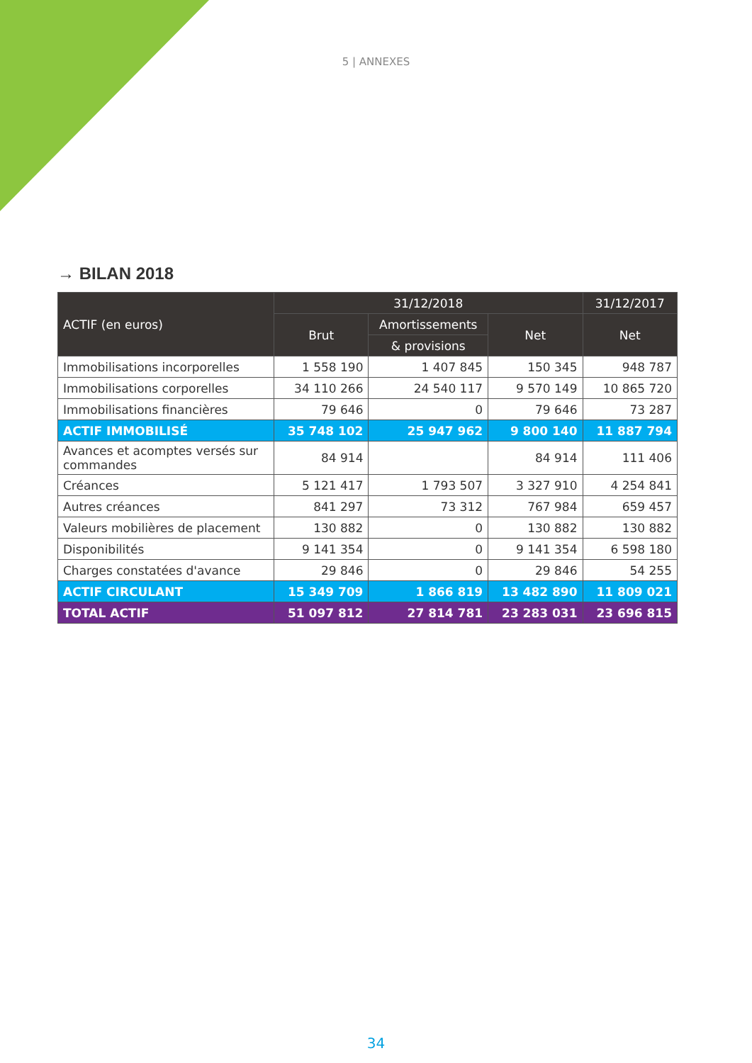5 | ANNEXES
→ BILAN 2018
| ACTIF (en euros) | 31/12/2018 | | | 31/12/2017 |
| --- | --- | --- | --- | --- |
| | Brut | Amortissements | Net | Net |
| | | & provisions | | |
| Immobilisations incorporelles | 1 558 190 | 1 407 845 | 150 345 | 948 787 |
| Immobilisations corporelles | 34 110 266 | 24 540 117 | 9 570 149 | 10 865 720 |
| Immobilisations financières | 79 646 | 0 | 79 646 | 73 287 |
| ACTIF IMMOBILISÉ | 35 748 102 | 25 947 962 | 9 800 140 | 11 887 794 |
| Avances et acomptes versés sur commandes | 84 914 | | 84 914 | 111 406 |
| Créances | 5 121 417 | 1 793 507 | 3 327 910 | 4 254 841 |
| Autres créances | 841 297 | 73 312 | 767 984 | 659 457 |
| Valeurs mobilières de placement | 130 882 | 0 | 130 882 | 130 882 |
| Disponibilités | 9 141 354 | 0 | 9 141 354 | 6 598 180 |
| Charges constatées d'avance | 29 846 | 0 | 29 846 | 54 255 |
| ACTIF CIRCULANT | 15 349 709 | 1 866 819 | 13 482 890 | 11 809 021 |
| TOTAL ACTIF | 51 097 812 | 27 814 781 | 23 283 031 | 23 696 815 |
34